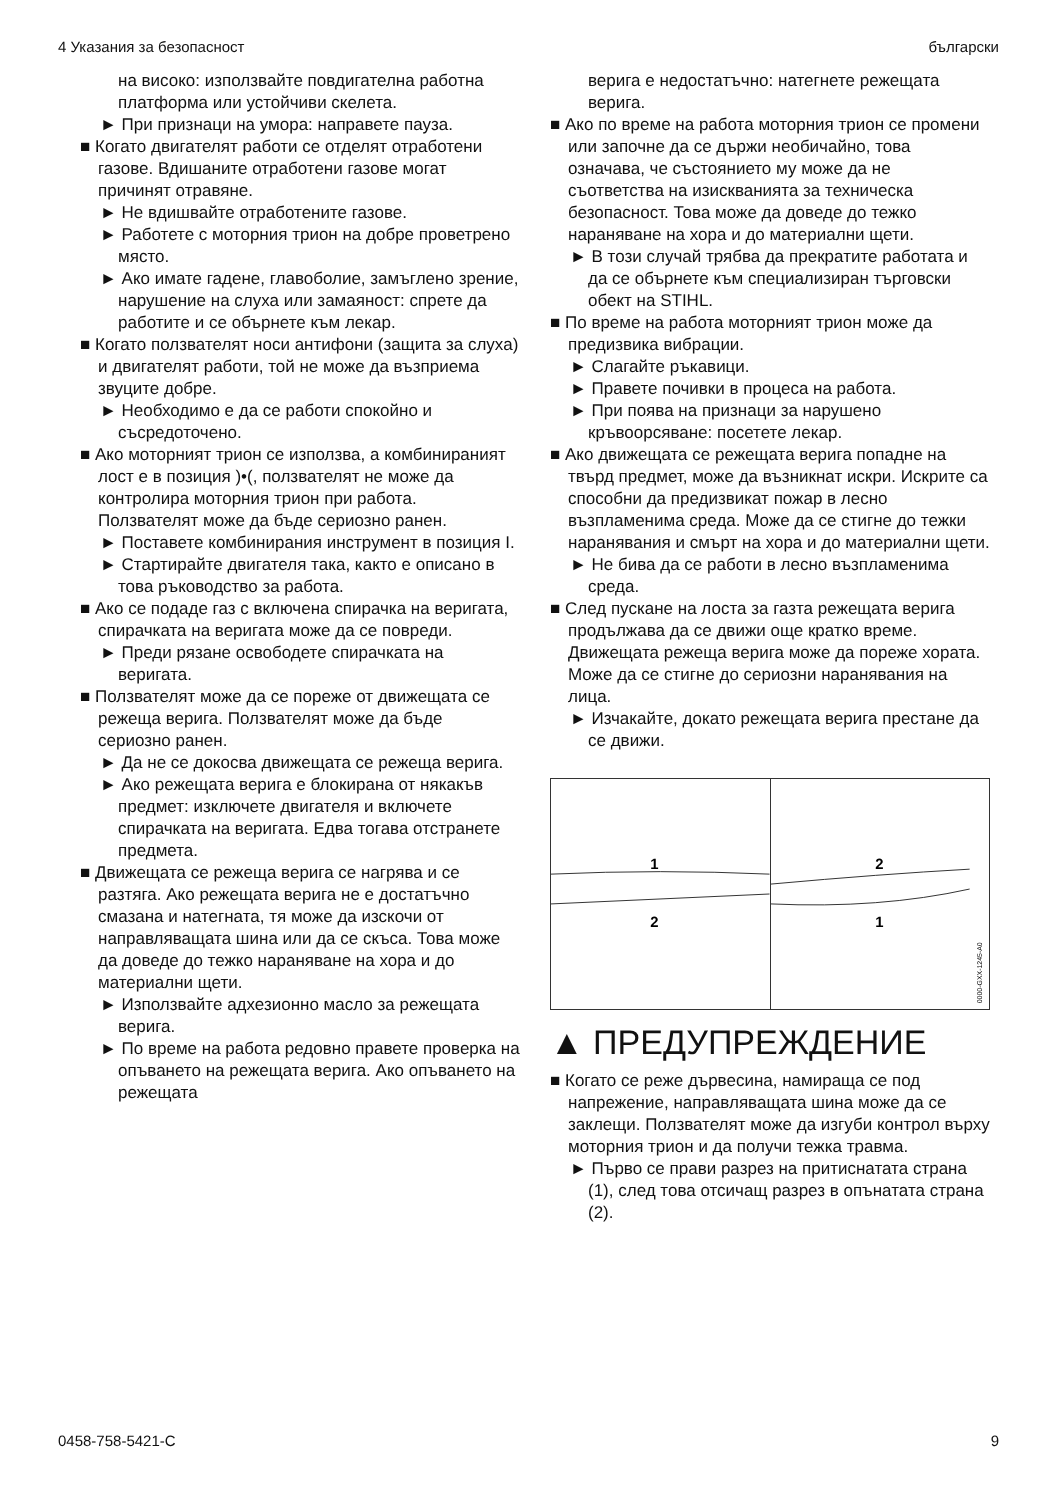4 Указания за безопасност български
на високо: използвайте повдигателна работна платформа или устойчиви скелета.
► При признаци на умора: направете пауза.
■ Когато двигателят работи се отделят отработени газове. Вдишаните отработени газове могат причинят отравяне.
► Не вдишвайте отработените газове.
► Работете с моторния трион на добре проветрено място.
► Ако имате гадене, главоболие, замъглено зрение, нарушение на слуха или замаяност: спрете да работите и се обърнете към лекар.
■ Когато ползвателят носи антифони (защита за слуха) и двигателят работи, той не може да възприема звуците добре.
► Необходимо е да се работи спокойно и съсредоточено.
■ Ако моторният трион се използва, а комбинираният лост е в позиция )•(, ползвателят не може да контролира моторния трион при работа. Ползвателят може да бъде сериозно ранен.
► Поставете комбинирания инструмент в позиция I.
► Стартирайте двигателя така, както е описано в това ръководство за работа.
■ Ако се подаде газ с включена спирачка на веригата, спирачката на веригата може да се повреди.
► Преди рязане освободете спирачката на веригата.
■ Ползвателят може да се пореже от движещата се режеща верига. Ползвателят може да бъде сериозно ранен.
► Да не се докосва движещата се режеща верига.
► Ако режещата верига е блокирана от някакъв предмет: изключете двигателя и включете спирачката на веригата. Едва тогава отстранете предмета.
■ Движещата се режеща верига се нагрява и се разтяга. Ако режещата верига не е достатъчно смазана и натегната, тя може да изскочи от направляващата шина или да се скъса. Това може да доведе до тежко нараняване на хора и до материални щети.
► Използвайте адхезионно масло за режещата верига.
► По време на работа редовно правете проверка на опъването на режещата верига. Ако опъването на режещата
верига е недостатъчно: натегнете режещата верига.
■ Ако по време на работа моторния трион се промени или започне да се държи необичайно, това означава, че състоянието му може да не съответства на изискванията за техническа безопасност. Това може да доведе до тежко нараняване на хора и до материални щети.
► В този случай трябва да прекратите работата и да се обърнете към специализиран търговски обект на STIHL.
■ По време на работа моторният трион може да предизвика вибрации.
► Слагайте ръкавици.
► Правете почивки в процеса на работа.
► При поява на признаци за нарушено кръвоорсяване: посетете лекар.
■ Ако движещата се режещата верига попадне на твърд предмет, може да възникнат искри. Искрите са способни да предизвикат пожар в лесно възпламенима среда. Може да се стигне до тежки наранявания и смърт на хора и до материални щети.
► Не бива да се работи в лесно възпламенима среда.
■ След пускане на лоста за газта режещата верига продължава да се движи още кратко време. Движещата режеща верига може да пореже хората. Може да се стигне до сериозни наранявания на лица.
► Изчакайте, докато режещата верига престане да се движи.
1
2
2
1
0000-GXX-1245-A0
▲ ПРЕДУПРЕЖДЕНИЕ
■ Когато се реже дървесина, намираща се под напрежение, направляващата шина може да се заклещи. Ползвателят може да изгуби контрол върху моторния трион и да получи тежка травма.
► Първо се прави разрез на притиснатата страна (1), след това отсичащ разрез в опънатата страна (2).
0458-758-5421-C 9